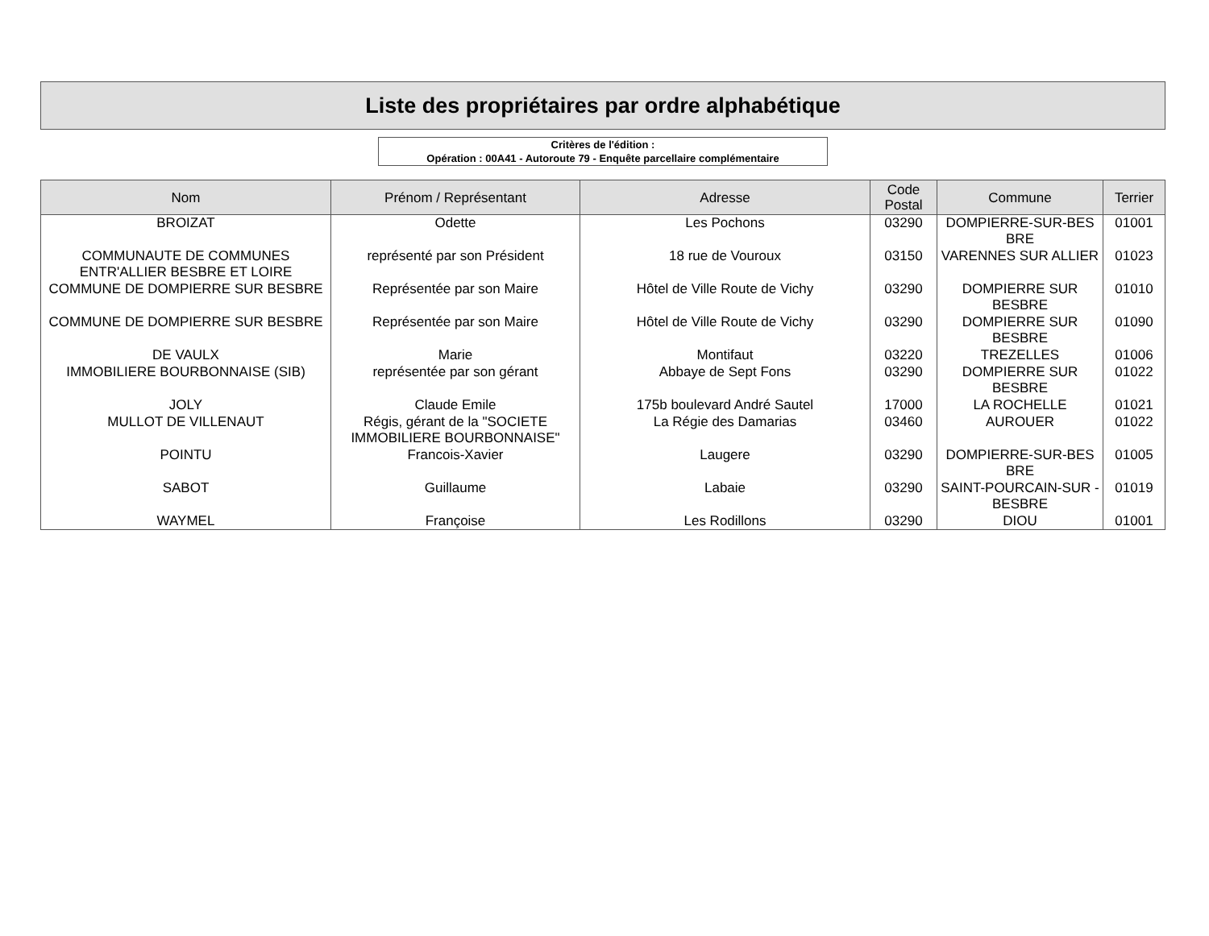Liste des propriétaires par ordre alphabétique
Critères de l'édition :
Opération : 00A41 - Autoroute 79 - Enquête parcellaire complémentaire
| Nom | Prénom / Représentant | Adresse | Code Postal | Commune | Terrier |
| --- | --- | --- | --- | --- | --- |
| BROIZAT | Odette | Les Pochons | 03290 | DOMPIERRE-SUR-BES BRE | 01001 |
| COMMUNAUTE DE COMMUNES ENTR'ALLIER BESBRE ET LOIRE | représenté par son Président | 18 rue de Vouroux | 03150 | VARENNES SUR ALLIER | 01023 |
| COMMUNE DE DOMPIERRE SUR BESBRE | Représentée par son Maire | Hôtel de Ville Route de Vichy | 03290 | DOMPIERRE SUR BESBRE | 01010 |
| COMMUNE DE DOMPIERRE SUR BESBRE | Représentée par son Maire | Hôtel de Ville Route de Vichy | 03290 | DOMPIERRE SUR BESBRE | 01090 |
| DE VAULX | Marie | Montifaut | 03220 | TREZELLES | 01006 |
| IMMOBILIERE BOURBONNAISE (SIB) | représentée par son gérant | Abbaye de Sept Fons | 03290 | DOMPIERRE SUR BESBRE | 01022 |
| JOLY | Claude Emile | 175b boulevard André Sautel | 17000 | LA ROCHELLE | 01021 |
| MULLOT DE VILLENAUT | Régis, gérant de la "SOCIETE IMMOBILIERE BOURBONNAISE" | La Régie des Damarias | 03460 | AUROUER | 01022 |
| POINTU | Francois-Xavier | Laugere | 03290 | DOMPIERRE-SUR-BES BRE | 01005 |
| SABOT | Guillaume | Labaie | 03290 | SAINT-POURCAIN-SUR -BESBRE | 01019 |
| WAYMEL | Françoise | Les Rodillons | 03290 | DIOU | 01001 |